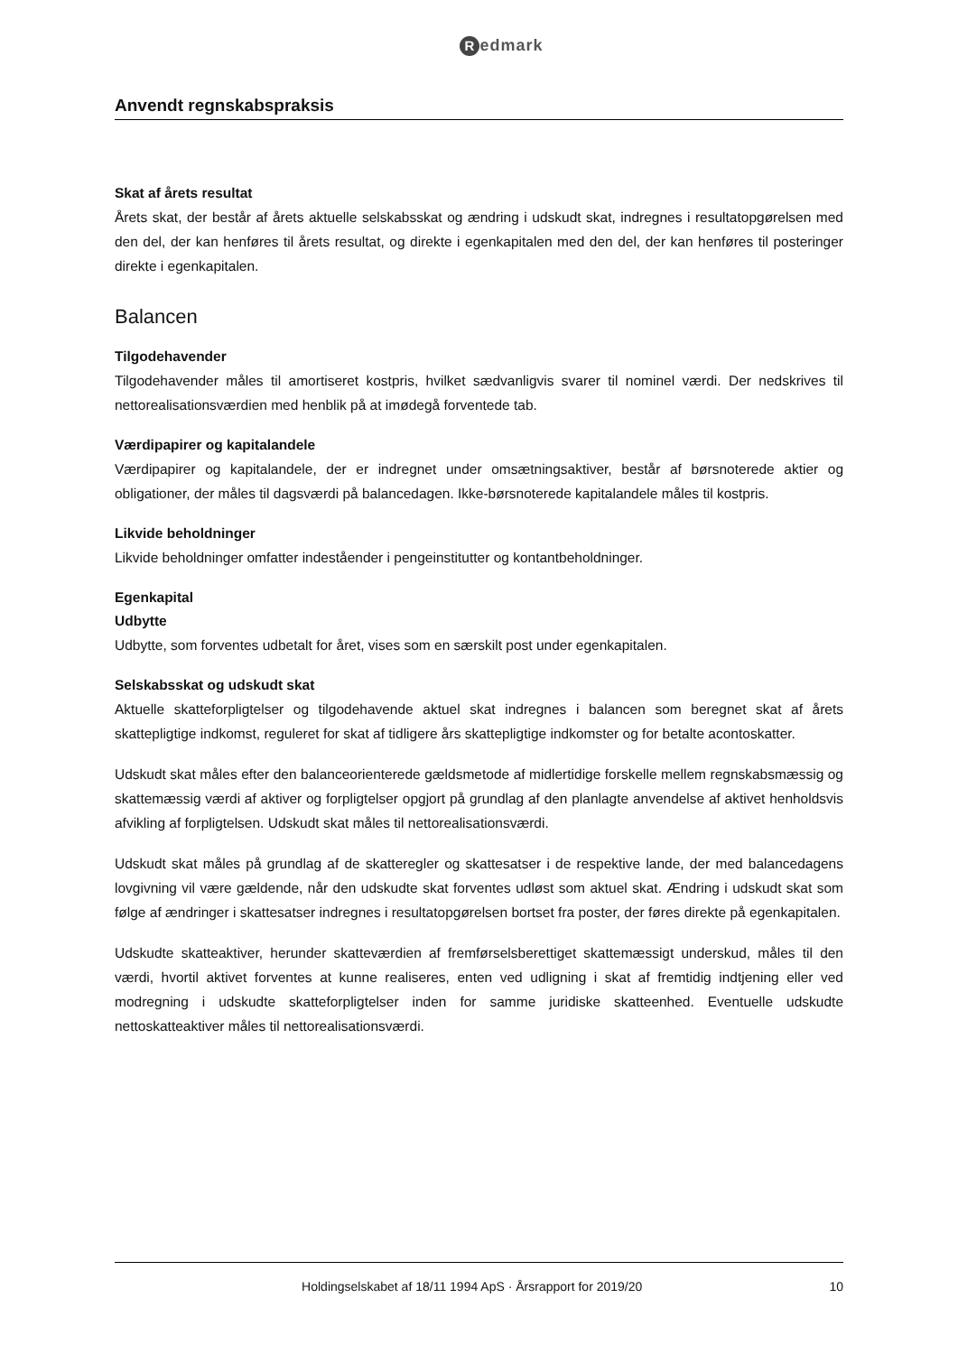Redmark
Anvendt regnskabspraksis
Skat af årets resultat
Årets skat, der består af årets aktuelle selskabsskat og ændring i udskudt skat, indregnes i resultatopgørelsen med den del, der kan henføres til årets resultat, og direkte i egenkapitalen med den del, der kan henføres til posteringer direkte i egenkapitalen.
Balancen
Tilgodehavender
Tilgodehavender måles til amortiseret kostpris, hvilket sædvanligvis svarer til nominel værdi. Der nedskrives til nettorealisationsværdien med henblik på at imødegå forventede tab.
Værdipapirer og kapitalandele
Værdipapirer og kapitalandele, der er indregnet under omsætningsaktiver, består af børsnoterede aktier og obligationer, der måles til dagsværdi på balancedagen. Ikke-børsnoterede kapitalandele måles til kostpris.
Likvide beholdninger
Likvide beholdninger omfatter indeståender i pengeinstitutter og kontantbeholdninger.
Egenkapital
Udbytte
Udbytte, som forventes udbetalt for året, vises som en særskilt post under egenkapitalen.
Selskabsskat og udskudt skat
Aktuelle skatteforpligtelser og tilgodehavende aktuel skat indregnes i balancen som beregnet skat af årets skattepligtige indkomst, reguleret for skat af tidligere års skattepligtige indkomster og for betalte acontoskatter.
Udskudt skat måles efter den balanceorienterede gældsmetode af midlertidige forskelle mellem regnskabsmæssig og skattemæssig værdi af aktiver og forpligtelser opgjort på grundlag af den planlagte anvendelse af aktivet henholdsvis afvikling af forpligtelsen. Udskudt skat måles til nettorealisationsværdi.
Udskudt skat måles på grundlag af de skatteregler og skattesatser i de respektive lande, der med balancedagens lovgivning vil være gældende, når den udskudte skat forventes udløst som aktuel skat. Ændring i udskudt skat som følge af ændringer i skattesatser indregnes i resultatopgørelsen bortset fra poster, der føres direkte på egenkapitalen.
Udskudte skatteaktiver, herunder skatteværdien af fremførselsberettiget skattemæssigt underskud, måles til den værdi, hvortil aktivet forventes at kunne realiseres, enten ved udligning i skat af fremtidig indtjening eller ved modregning i udskudte skatteforpligtelser inden for samme juridiske skatteenhed. Eventuelle udskudte nettoskatteaktiver måles til nettorealisationsværdi.
Holdingselskabet af 18/11 1994 ApS · Årsrapport for 2019/20
10